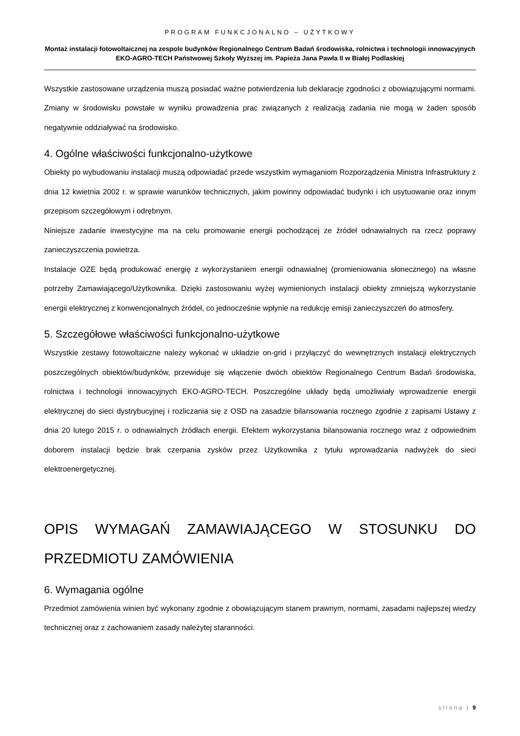PROGRAM FUNKCJONALNO – UŻYTKOWY
Montaż instalacji fotowoltaicznej na zespole budynków Regionalnego Centrum Badań środowiska, rolnictwa i technologii innowacyjnych EKO-AGRO-TECH Państwowej Szkoły Wyższej im. Papieża Jana Pawła II w Białej Podlaskiej
Wszystkie zastosowane urządzenia muszą posiadać ważne potwierdzenia lub deklaracje zgodności z obowiązującymi normami. Zmiany w środowisku powstałe w wyniku prowadzenia prac związanych z realizacją zadania nie mogą w żaden sposób negatywnie oddziaływać na środowisko.
4. Ogólne właściwości funkcjonalno-użytkowe
Obiekty po wybudowaniu instalacji muszą odpowiadać przede wszystkim wymaganiom Rozporządzenia Ministra Infrastruktury z dnia 12 kwietnia 2002 r. w sprawie warunków technicznych, jakim powinny odpowiadać budynki i ich usytuowanie oraz innym przepisom szczegółowym i odrębnym.
Niniejsze zadanie inwestycyjne ma na celu promowanie energii pochodzącej ze źródeł odnawialnych na rzecz poprawy zanieczyszczenia powietrza.
Instalacje OZE będą produkować energię z wykorzystaniem energii odnawialnej (promieniowania słonecznego) na własne potrzeby Zamawiającego/Użytkownika. Dzięki zastosowaniu wyżej wymienionych instalacji obiekty zmniejszą wykorzystanie energii elektrycznej z konwencjonalnych źródeł, co jednocześnie wpłynie na redukcję emisji zanieczyszczeń do atmosfery.
5. Szczegółowe właściwości funkcjonalno-użytkowe
Wszystkie zestawy fotowoltaiczne należy wykonać w układzie on-grid i przyłączyć do wewnętrznych instalacji elektrycznych poszczególnych obiektów/budynków, przewiduje się włączenie dwóch obiektów Regionalnego Centrum Badań środowiska, rolnictwa i technologii innowacyjnych EKO-AGRO-TECH. Poszczególne układy będą umożliwiały wprowadzenie energii elektrycznej do sieci dystrybucyjnej i rozliczania się z OSD na zasadzie bilansowania rocznego zgodnie z zapisami Ustawy z dnia 20 lutego 2015 r. o odnawialnych źródłach energii. Efektem wykorzystania bilansowania rocznego wraz z odpowiednim doborem instalacji będzie brak czerpania zysków przez Użytkownika z tytułu wprowadzania nadwyżek do sieci elektroenergetycznej.
OPIS WYMAGAŃ ZAMAWIAJĄCEGO W STOSUNKU DO PRZEDMIOTU ZAMÓWIENIA
6. Wymagania ogólne
Przedmiot zamówienia winien być wykonany zgodnie z obowiązującym stanem prawnym, normami, zasadami najlepszej wiedzy technicznej oraz z zachowaniem zasady należytej staranności.
strona | 9